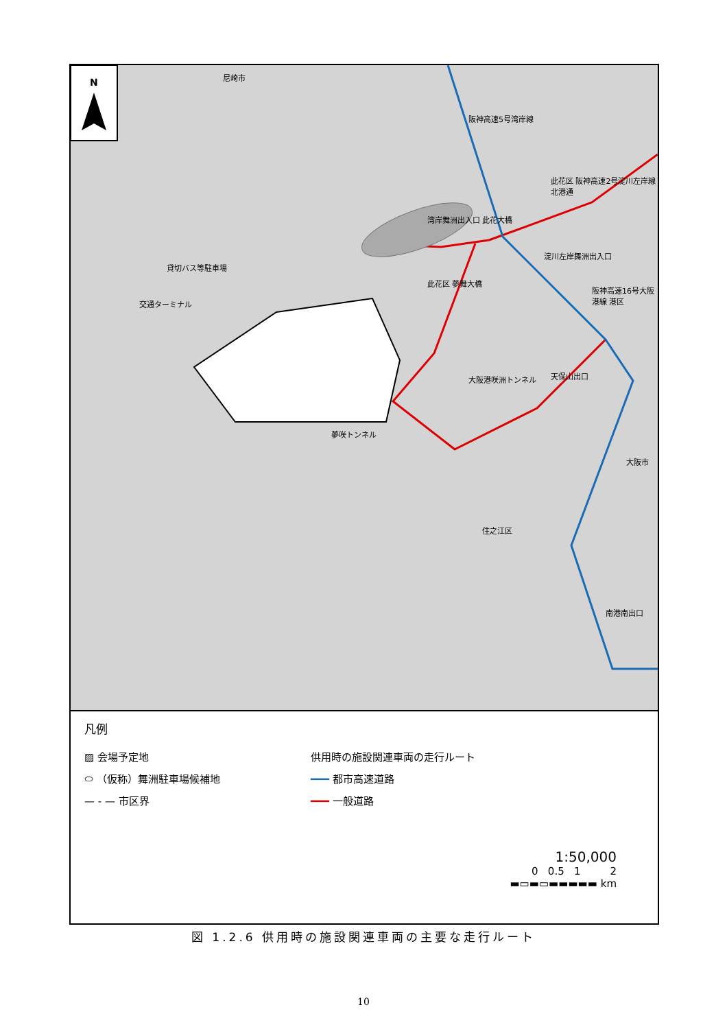N
貸切バス等駐車場
交通ターミナル
湾岸舞洲出入口 此花大橋
淀川左岸舞洲出入口
此花区 阪神高速2号淀川左岸線 北港通
阪神高速5号湾岸線
此花区 夢舞大橋
阪神高速16号大阪港線 港区
天保山出口
大阪港咲洲トンネル
夢咲トンネル
大阪市
住之江区
南港南出口
尼崎市
凡例
▨ 会場予定地
⬭ （仮称）舞洲駐車場候補地
— - — 市区界
供用時の施設関連車両の走行ルート
━━━ 都市高速道路
━━━ 一般道路
1:50,000
0 0.5 1 2
▬▭▬▭▬▬▬▬▬ km
図 1.2.6 供用時の施設関連車両の主要な走行ルート
10